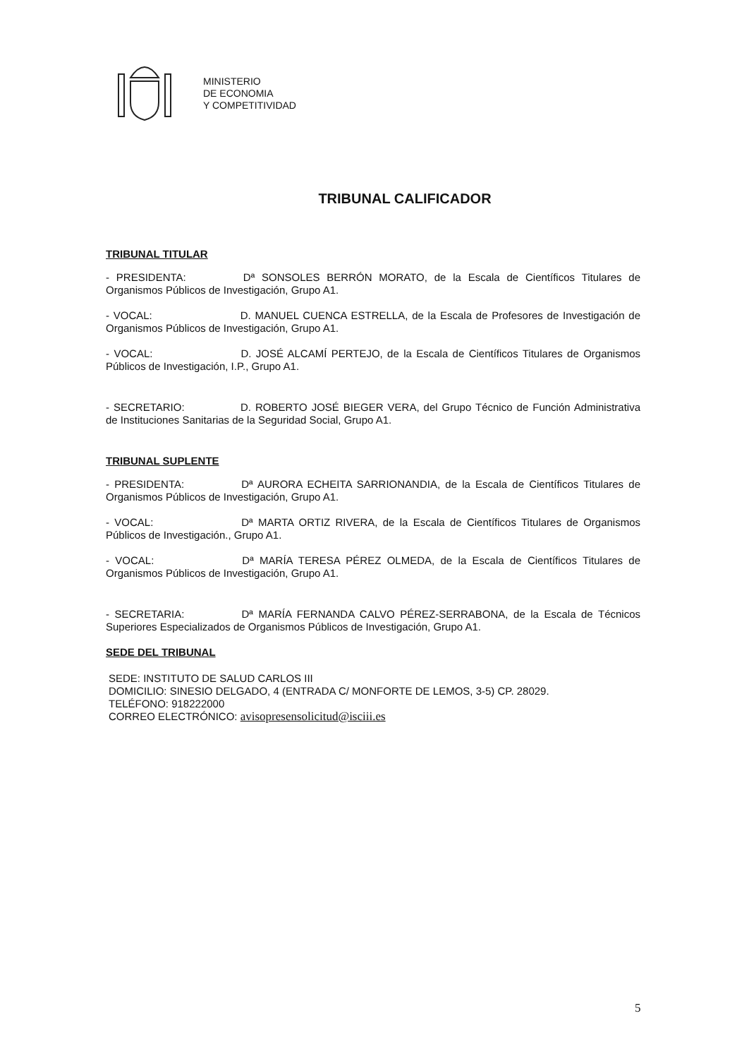MINISTERIO
DE ECONOMIA
Y COMPETITIVIDAD
TRIBUNAL CALIFICADOR
TRIBUNAL TITULAR
- PRESIDENTA: Dª SONSOLES BERRÓN MORATO, de la Escala de Científicos Titulares de Organismos Públicos de Investigación, Grupo A1.
- VOCAL: D. MANUEL CUENCA ESTRELLA, de la Escala de Profesores de Investigación de Organismos Públicos de Investigación, Grupo A1.
- VOCAL: D. JOSÉ ALCAMÍ PERTEJO, de la Escala de Científicos Titulares de Organismos Públicos de Investigación, I.P., Grupo A1.
- SECRETARIO: D. ROBERTO JOSÉ BIEGER VERA, del Grupo Técnico de Función Administrativa de Instituciones Sanitarias de la Seguridad Social, Grupo A1.
TRIBUNAL SUPLENTE
- PRESIDENTA: Dª AURORA ECHEITA SARRIONANDIA, de la Escala de Científicos Titulares de Organismos Públicos de Investigación, Grupo A1.
- VOCAL: Dª MARTA ORTIZ RIVERA, de la Escala de Científicos Titulares de Organismos Públicos de Investigación., Grupo A1.
- VOCAL: Dª MARÍA TERESA PÉREZ OLMEDA, de la Escala de Científicos Titulares de Organismos Públicos de Investigación, Grupo A1.
- SECRETARIA: Dª MARÍA FERNANDA CALVO PÉREZ-SERRABONA, de la Escala de Técnicos Superiores Especializados de Organismos Públicos de Investigación, Grupo A1.
SEDE DEL TRIBUNAL
SEDE: INSTITUTO DE SALUD CARLOS III
DOMICILIO: SINESIO DELGADO, 4 (ENTRADA C/ MONFORTE DE LEMOS, 3-5) CP. 28029.
TELÉFONO: 918222000
CORREO ELECTRÓNICO: avisopresensolicitud@isciii.es
5